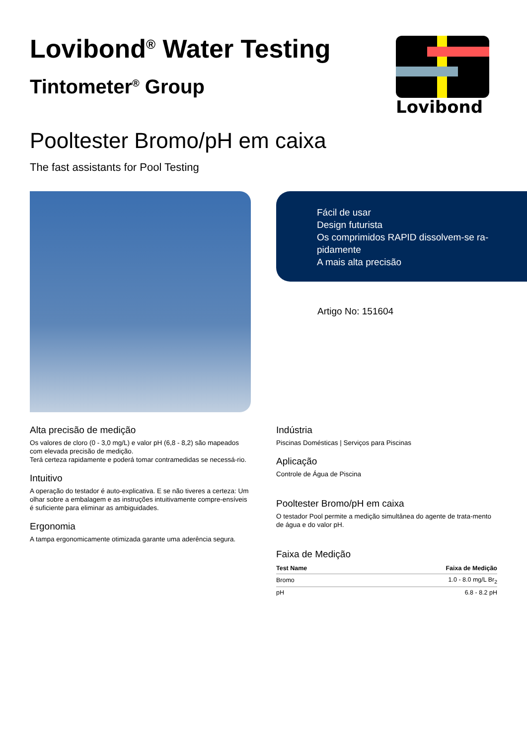Lovibond<sup>®</sup> Water Testing
Tintometer<sup>®</sup> Group
Lovibond
Pooltester Bromo/pH em caixa
The fast assistants for Pool Testing
Fácil de usar
Design futurista
Os comprimidos RAPID dissolvem-se ra-pidamente
A mais alta precisão
Artigo No: 151604
Alta precisão de medição
Os valores de cloro (0 - 3,0 mg/L) e valor pH (6,8 - 8,2) são mapeados com elevada precisão de medição.
Terá certeza rapidamente e poderá tomar contramedidas se necessá-rio.
Intuitivo
A operação do testador é auto-explicativa. E se não tiveres a certeza: Um olhar sobre a embalagem e as instruções intuitivamente compre-ensíveis é suficiente para eliminar as ambiguidades.
Ergonomia
A tampa ergonomicamente otimizada garante uma aderência segura.
Indústria
Piscinas Domésticas | Serviços para Piscinas
Aplicação
Controle de Água de Piscina
Pooltester Bromo/pH em caixa
O testador Pool permite a medição simultânea do agente de trata-mento de água e do valor pH.
Faixa de Medição
| Test Name | Faixa de Medição |
| --- | --- |
| Bromo | 1.0 - 8.0 mg/L Br<sub>2</sub> |
| pH | 6.8 - 8.2 pH |